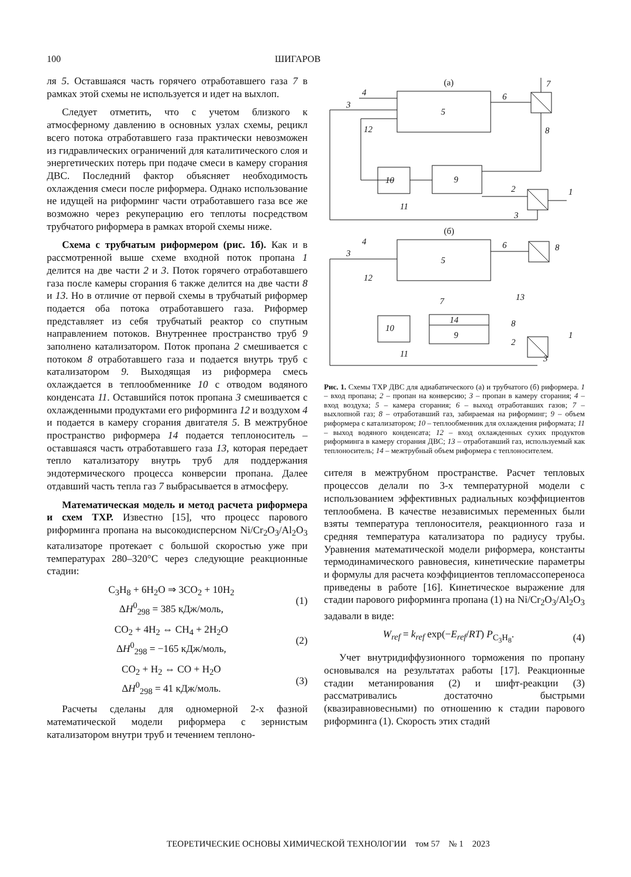100 ШИГАРОВ
ля 5. Оставшаяся часть горячего отработавшего газа 7 в рамках этой схемы не используется и идет на выхлоп.
Следует отметить, что с учетом близкого к атмосферному давлению в основных узлах схемы, рецикл всего потока отработавшего газа практически невозможен из гидравлических ограничений для каталитического слоя и энергетических потерь при подаче смеси в камеру сгорания ДВС. Последний фактор объясняет необходимость охлаждения смеси после риформера. Однако использование не идущей на риформинг части отработавшего газа все же возможно через рекуперацию его теплоты посредством трубчатого риформера в рамках второй схемы ниже.
Схема с трубчатым риформером (рис. 1б). Как и в рассмотренной выше схеме входной поток пропана 1 делится на две части 2 и 3. Поток горячего отработавшего газа после камеры сгорания 6 также делится на две части 8 и 13. Но в отличие от первой схемы в трубчатый риформер подается оба потока отработавшего газа. Риформер представляет из себя трубчатый реактор со спутным направлением потоков. Внутреннее пространство труб 9 заполнено катализатором. Поток пропана 2 смешивается с потоком 8 отработавшего газа и подается внутрь труб с катализатором 9. Выходящая из риформера смесь охлаждается в теплообменнике 10 с отводом водяного конденсата 11. Оставшийся поток пропана 3 смешивается с охлажденными продуктами его риформинга 12 и воздухом 4 и подается в камеру сгорания двигателя 5. В межтрубное пространство риформера 14 подается теплоноситель – оставшаяся часть отработавшего газа 13, которая передает тепло катализатору внутрь труб для поддержания эндотермического процесса конверсии пропана. Далее отдавший часть тепла газ 7 выбрасывается в атмосферу.
Математическая модель и метод расчета риформера и схем ТХР. Известно [15], что процесс парового риформинга пропана на высокодисперсном Ni/Cr<sub>2</sub>O<sub>3</sub>/Al<sub>2</sub>O<sub>3</sub> катализаторе протекает с большой скоростью уже при температурах 280–320°C через следующие реакционные стадии:
C<sub>3</sub>H<sub>8</sub> + 6H<sub>2</sub>O ⇒ 3CO<sub>2</sub> + 10H<sub>2</sub>
ΔH<sup>0</sup><sub>298</sub> = 385 кДж/моль,
(1)
CO<sub>2</sub> + 4H<sub>2</sub> ⇔ CH<sub>4</sub> + 2H<sub>2</sub>O
ΔH<sup>0</sup><sub>298</sub> = −165 кДж/моль,
(2)
CO<sub>2</sub> + H<sub>2</sub> ⇔ CO + H<sub>2</sub>O
ΔH<sup>0</sup><sub>298</sub> = 41 кДж/моль.
(3)
Расчеты сделаны для одномерной 2-х фазной математической модели риформера с зернистым катализатором внутри труб и течением теплоно-
(а)
5
6
7
8
9
10
12
11
2
1
3
3
4
(б)
5
6
8
14
9
13
8
7
10
12
11
2
1
3
3
4
Рис. 1. Схемы ТХР ДВС для адиабатического (а) и трубчатого (б) риформера. 1 – вход пропана; 2 – пропан на конверсию; 3 – пропан в камеру сгорания; 4 – вход воздуха; 5 – камера сгорания; 6 – выход отработавших газов; 7 – выхлопной газ; 8 – отработавший газ, забираемая на риформинг; 9 – объем риформера с катализатором; 10 – теплообменник для охлаждения риформата; 11 – выход водяного конденсата; 12 – вход охлажденных сухих продуктов риформинга в камеру сгорания ДВС; 13 – отработавший газ, используемый как теплоноситель; 14 – межтрубный объем риформера с теплоносителем.
сителя в межтрубном пространстве. Расчет тепловых процессов делали по 3-х температурной модели с использованием эффективных радиальных коэффициентов теплообмена. В качестве независимых переменных были взяты температура теплоносителя, реакционного газа и средняя температура катализатора по радиусу трубы. Уравнения математической модели риформера, константы термодинамического равновесия, кинетические параметры и формулы для расчета коэффициентов тепломассопереноса приведены в работе [16]. Кинетическое выражение для стадии парового риформинга пропана (1) на Ni/Cr<sub>2</sub>O<sub>3</sub>/Al<sub>2</sub>O<sub>3</sub> задавали в виде:
W<sub>ref</sub> = k<sub>ref</sub> exp(−E<sub>ref</sub>/RT) P<sub>C<sub>3</sub>H<sub>8</sub></sub>.
(4)
Учет внутридиффузионного торможения по пропану основывался на результатах работы [17]. Реакционные стадии метанирования (2) и шифт-реакции (3) рассматривались достаточно быстрыми (квазиравновесными) по отношению к стадии парового риформинга (1). Скорость этих стадий
ТЕОРЕТИЧЕСКИЕ ОСНОВЫ ХИМИЧЕСКОЙ ТЕХНОЛОГИИ том 57 № 1 2023